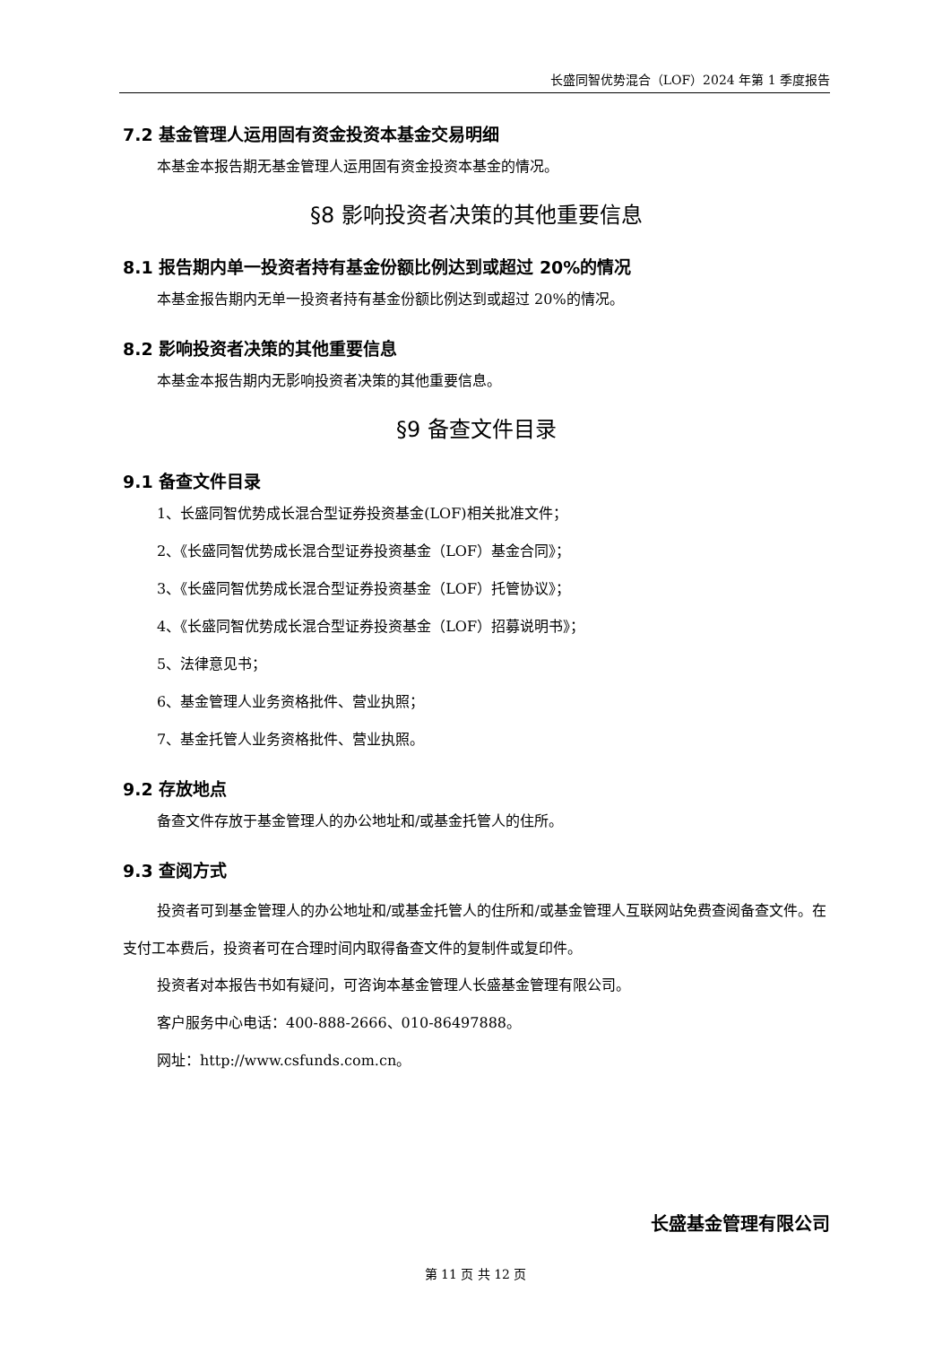长盛同智优势混合（LOF）2024 年第 1 季度报告
7.2 基金管理人运用固有资金投资本基金交易明细
本基金本报告期无基金管理人运用固有资金投资本基金的情况。
§8 影响投资者决策的其他重要信息
8.1 报告期内单一投资者持有基金份额比例达到或超过 20%的情况
本基金报告期内无单一投资者持有基金份额比例达到或超过 20%的情况。
8.2 影响投资者决策的其他重要信息
本基金本报告期内无影响投资者决策的其他重要信息。
§9 备查文件目录
9.1 备查文件目录
1、长盛同智优势成长混合型证券投资基金(LOF)相关批准文件；
2、《长盛同智优势成长混合型证券投资基金（LOF）基金合同》；
3、《长盛同智优势成长混合型证券投资基金（LOF）托管协议》；
4、《长盛同智优势成长混合型证券投资基金（LOF）招募说明书》；
5、法律意见书；
6、基金管理人业务资格批件、营业执照；
7、基金托管人业务资格批件、营业执照。
9.2 存放地点
备查文件存放于基金管理人的办公地址和/或基金托管人的住所。
9.3 查阅方式
投资者可到基金管理人的办公地址和/或基金托管人的住所和/或基金管理人互联网站免费查阅备查文件。在支付工本费后，投资者可在合理时间内取得备查文件的复制件或复印件。
投资者对本报告书如有疑问，可咨询本基金管理人长盛基金管理有限公司。
客户服务中心电话：400-888-2666、010-86497888。
网址：http://www.csfunds.com.cn。
长盛基金管理有限公司
第 11 页 共 12 页